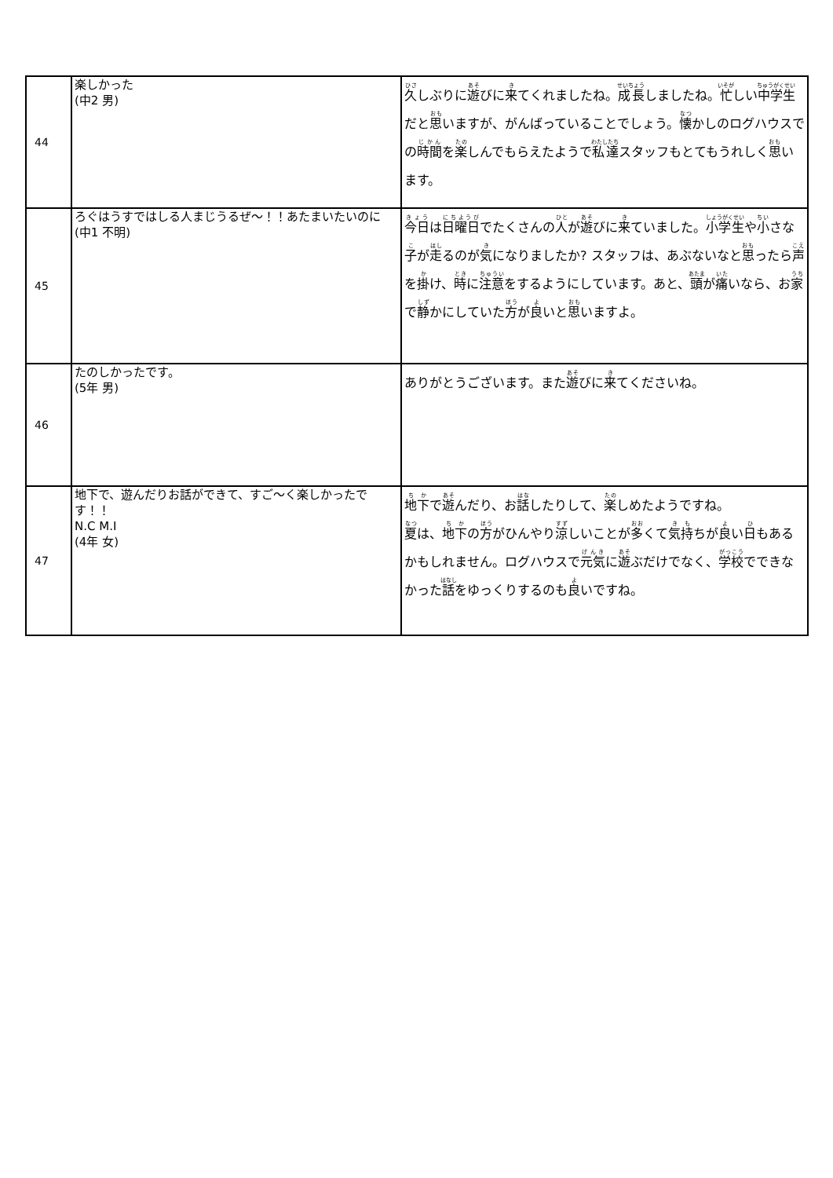| 44 | 楽しかった (中2 男) | 久 しぶりに 遊 びに 来 てくれましたね。 成長 しましたね。 忙 しい 中学生 だと 思 いますが、がんばっていることでしょう。 懐 かしのログハウスでの 時間 を 楽 しんでもらえたようで 私達 スタッフもとてもうれしく 思 います。 |
| 45 | ろぐはうすではしる人まじうるぜ～！！あたまいたいのに (中1 不明) | 今日 は 日曜日 でたくさんの 人 が 遊 びに 来 ていました。 小学生 や 小 さな 子 が 走 るのが 気 になりましたか? スタッフは、あぶないなと 思 ったら 声 を 掛 け、 時 に 注意 をするようにしています。あと、 頭 が 痛 いなら、お 家 で 静 かにしていた 方 が 良 いと 思 いますよ。 |
| 46 | たのしかったです。 (5年 男) | ありがとうございます。また 遊 びに 来 てくださいね。 |
| 47 | 地下で、遊んだりお話ができて、すご～く楽しかったです！！ N.C M.I (4年 女) | 地下 で 遊 んだり、お 話 したりして、 楽 しめたようですね。 夏 は、 地下 の 方 がひんやり 涼 しいことが 多 くて 気持 ちが 良 い 日 もあるかもしれません。ログハウスで 元気 に 遊 ぶだけでなく、 学校 でできなかった 話 をゆっくりするのも 良 いですね。 |